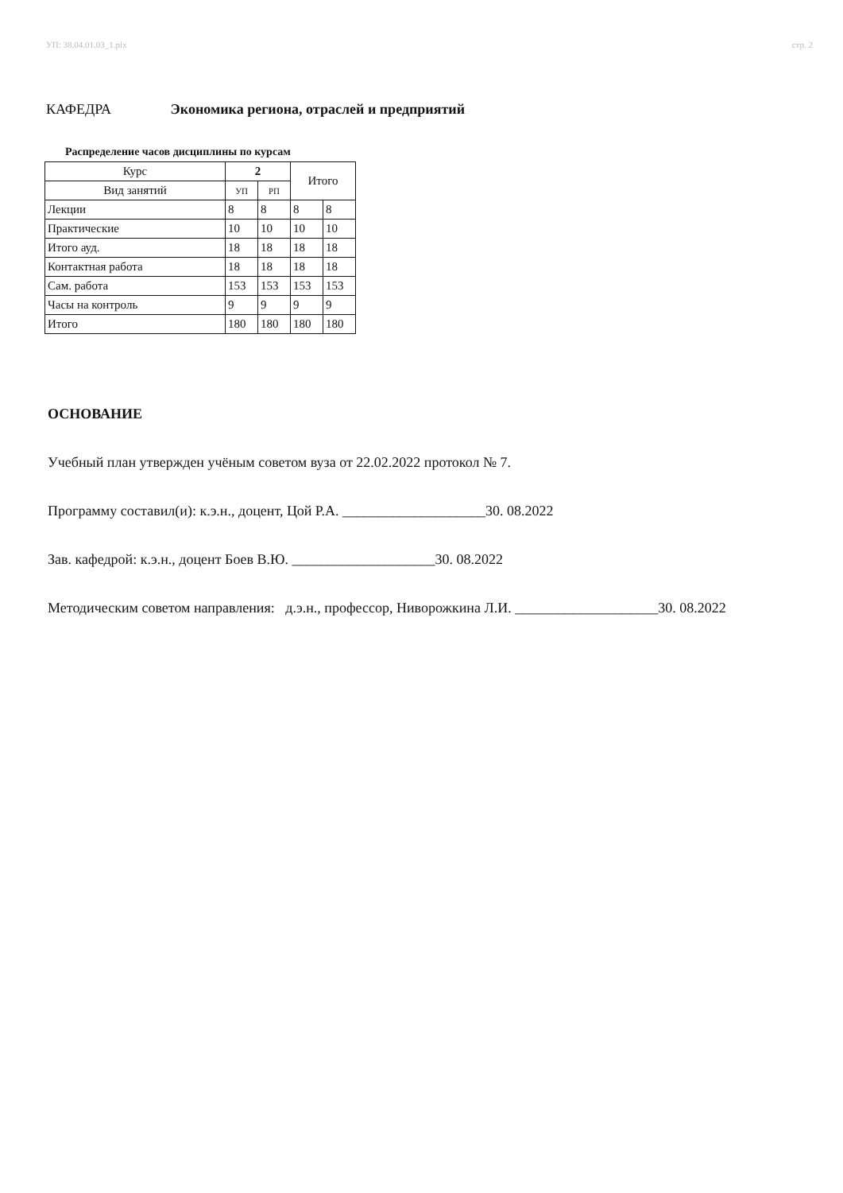УП: 38.04.01.03_1.plx стр. 2
КАФЕДРА Экономика региона, отраслей и предприятий
Распределение часов дисциплины по курсам
| Курс | 2 | | Итого | |
| Вид занятий | УП | РП | | |
| Лекции | 8 | 8 | 8 | 8 |
| Практические | 10 | 10 | 10 | 10 |
| Итого ауд. | 18 | 18 | 18 | 18 |
| Контактная работа | 18 | 18 | 18 | 18 |
| Сам. работа | 153 | 153 | 153 | 153 |
| Часы на контроль | 9 | 9 | 9 | 9 |
| Итого | 180 | 180 | 180 | 180 |
ОСНОВАНИЕ
Учебный план утвержден учёным советом вуза от 22.02.2022 протокол № 7.
Программу составил(и): к.э.н., доцент, Цой Р.А. ____________________30. 08.2022
Зав. кафедрой: к.э.н., доцент Боев В.Ю. ____________________30. 08.2022
Методическим советом направления: д.э.н., профессор, Ниворожкина Л.И. ____________________30. 08.2022